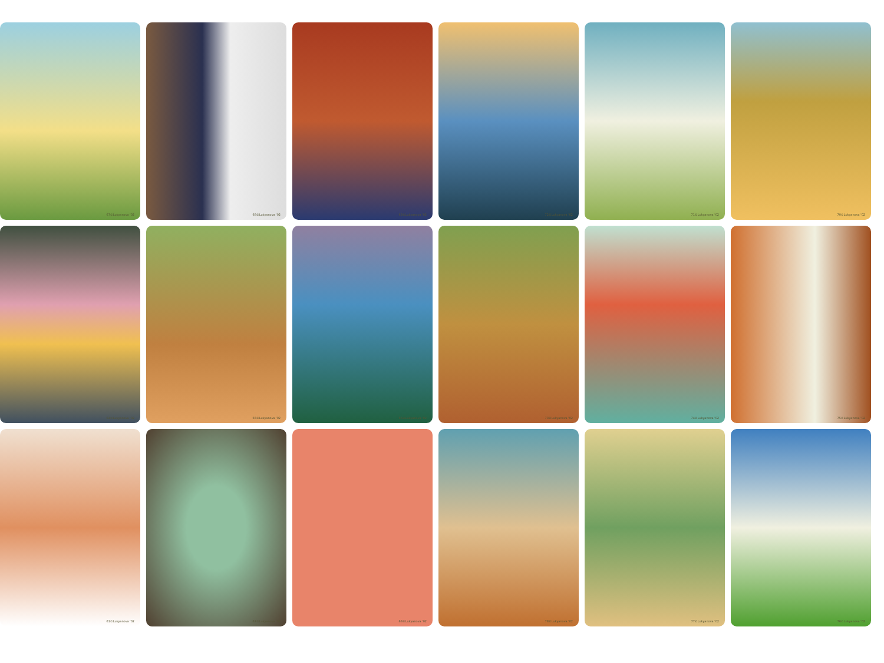67©Lukyanova '02
68©Lukyanova '02
69©Lukyanova '02
72©Lukyanova '02
71©Lukyanova '02
70©Lukyanova '02
64©Lukyanova '02
65©Lukyanova '02
66©Lukyanova '02
73©Lukyanova '02
74©Lukyanova '02
75©Lukyanova '02
61©Lukyanova '02
62©Lukyanova '02
63©Lukyanova '02
78©Lukyanova '02
77©Lukyanova '02
76©Lukyanova '02